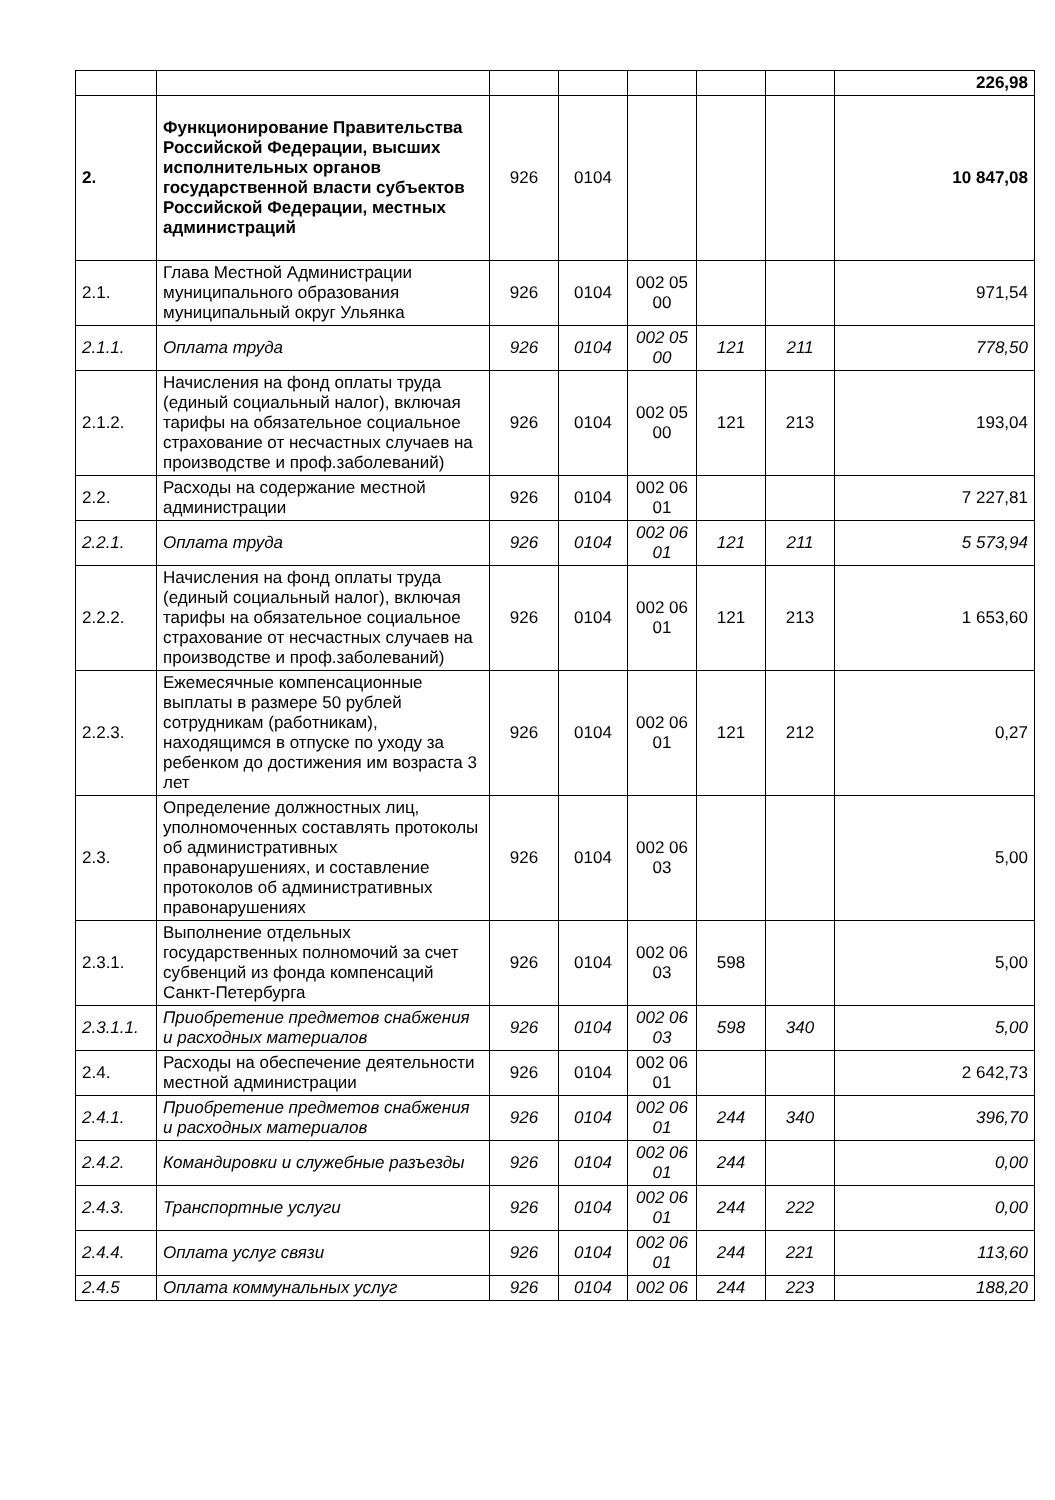| | | | | | | | 226,98 |
| 2. | Функционирование Правительства Российской Федерации, высших исполнительных органов государственной власти субъектов Российской Федерации, местных администраций | 926 | 0104 | | | | 10 847,08 |
| 2.1. | Глава Местной Администрации муниципального образования муниципальный округ Ульянка | 926 | 0104 | 002 05 00 | | | 971,54 |
| 2.1.1. | Оплата труда | 926 | 0104 | 002 05 00 | 121 | 211 | 778,50 |
| 2.1.2. | Начисления на фонд оплаты труда (единый социальный налог), включая тарифы на обязательное социальное страхование от несчастных случаев на производстве и проф.заболеваний) | 926 | 0104 | 002 05 00 | 121 | 213 | 193,04 |
| 2.2. | Расходы на содержание местной администрации | 926 | 0104 | 002 06 01 | | | 7 227,81 |
| 2.2.1. | Оплата труда | 926 | 0104 | 002 06 01 | 121 | 211 | 5 573,94 |
| 2.2.2. | Начисления на фонд оплаты труда (единый социальный налог), включая тарифы на обязательное социальное страхование от несчастных случаев на производстве и проф.заболеваний) | 926 | 0104 | 002 06 01 | 121 | 213 | 1 653,60 |
| 2.2.3. | Ежемесячные компенсационные выплаты в размере 50 рублей сотрудникам (работникам), находящимся в отпуске по уходу за ребенком до достижения им возраста 3 лет | 926 | 0104 | 002 06 01 | 121 | 212 | 0,27 |
| 2.3. | Определение должностных лиц, уполномоченных составлять протоколы об административных правонарушениях, и составление протоколов об административных правонарушениях | 926 | 0104 | 002 06 03 | | | 5,00 |
| 2.3.1. | Выполнение отдельных государственных полномочий за счет субвенций из фонда компенсаций Санкт-Петербурга | 926 | 0104 | 002 06 03 | 598 | | 5,00 |
| 2.3.1.1. | Приобретение предметов снабжения и расходных материалов | 926 | 0104 | 002 06 03 | 598 | 340 | 5,00 |
| 2.4. | Расходы на обеспечение деятельности местной администрации | 926 | 0104 | 002 06 01 | | | 2 642,73 |
| 2.4.1. | Приобретение предметов снабжения и расходных материалов | 926 | 0104 | 002 06 01 | 244 | 340 | 396,70 |
| 2.4.2. | Командировки и служебные разъезды | 926 | 0104 | 002 06 01 | 244 | | 0,00 |
| 2.4.3. | Транспортные услуги | 926 | 0104 | 002 06 01 | 244 | 222 | 0,00 |
| 2.4.4. | Оплата услуг связи | 926 | 0104 | 002 06 01 | 244 | 221 | 113,60 |
| 2.4.5 | Оплата коммунальных услуг | 926 | 0104 | 002 06 | 244 | 223 | 188,20 |